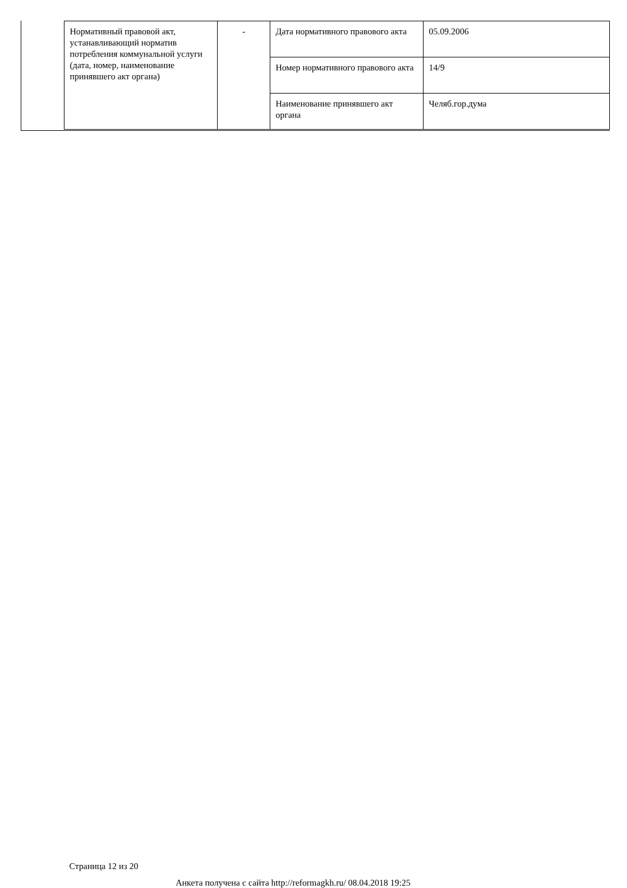| Нормативный правовой акт, устанавливающий норматив потребления коммунальной услуги (дата, номер, наименование принявшего акт органа) | - | Дата нормативного правового акта | 05.09.2006 |
| | | Номер нормативного правового акта | 14/9 |
| | | Наименование принявшего акт органа | Челяб.гор.дума |
Страница 12 из 20
Анкета получена с сайта http://reformagkh.ru/ 08.04.2018 19:25